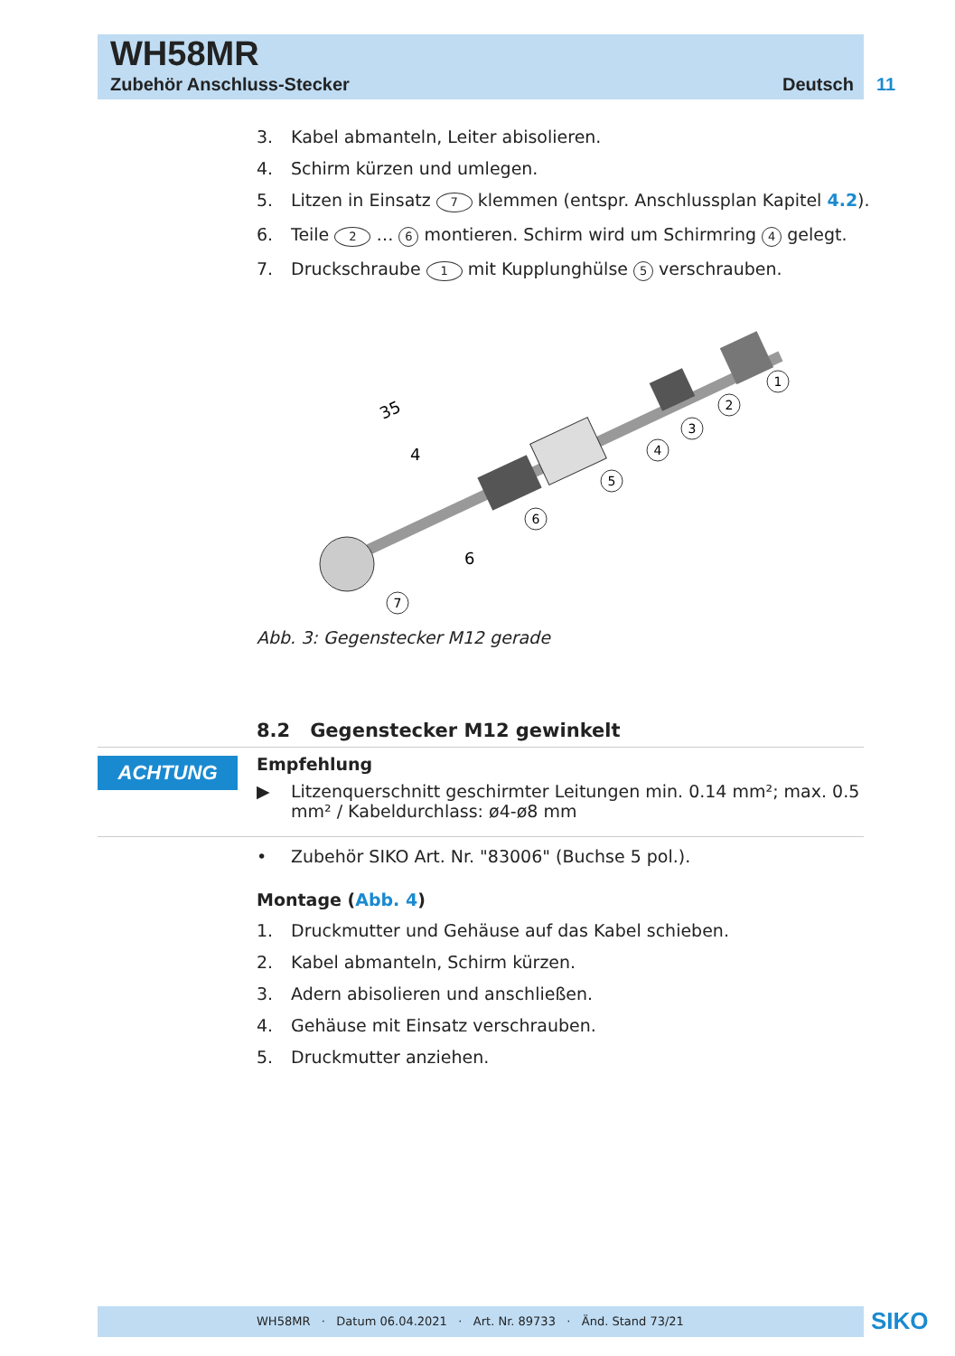WH58MR
Zubehör Anschluss-Stecker Deutsch 11
ACHTUNG
3. Kabel abmanteln, Leiter abisolieren.
4. Schirm kürzen und umlegen.
5. Litzen in Einsatz 7 klemmen (entspr. Anschlussplan Kapitel 4.2).
6. Teile 2 … 6 montieren. Schirm wird um Schirmring 4 gelegt.
7. Druckschraube 1 mit Kupplunghülse 5 verschrauben.
35
4
6
1
2
3
4
5
6
7
Abb. 3: Gegenstecker M12 gerade
8.2 Gegenstecker M12 gewinkelt
Empfehlung
▶ Litzenquerschnitt geschirmter Leitungen min. 0.14 mm²; max. 0.5 mm² / Kabeldurchlass: ø4-ø8 mm
• Zubehör SIKO Art. Nr. "83006" (Buchse 5 pol.).
Montage (Abb. 4)
1. Druckmutter und Gehäuse auf das Kabel schieben.
2. Kabel abmanteln, Schirm kürzen.
3. Adern abisolieren und anschließen.
4. Gehäuse mit Einsatz verschrauben.
5. Druckmutter anziehen.
WH58MR · Datum 06.04.2021 · Art. Nr. 89733 · Änd. Stand 73/21 SIKO